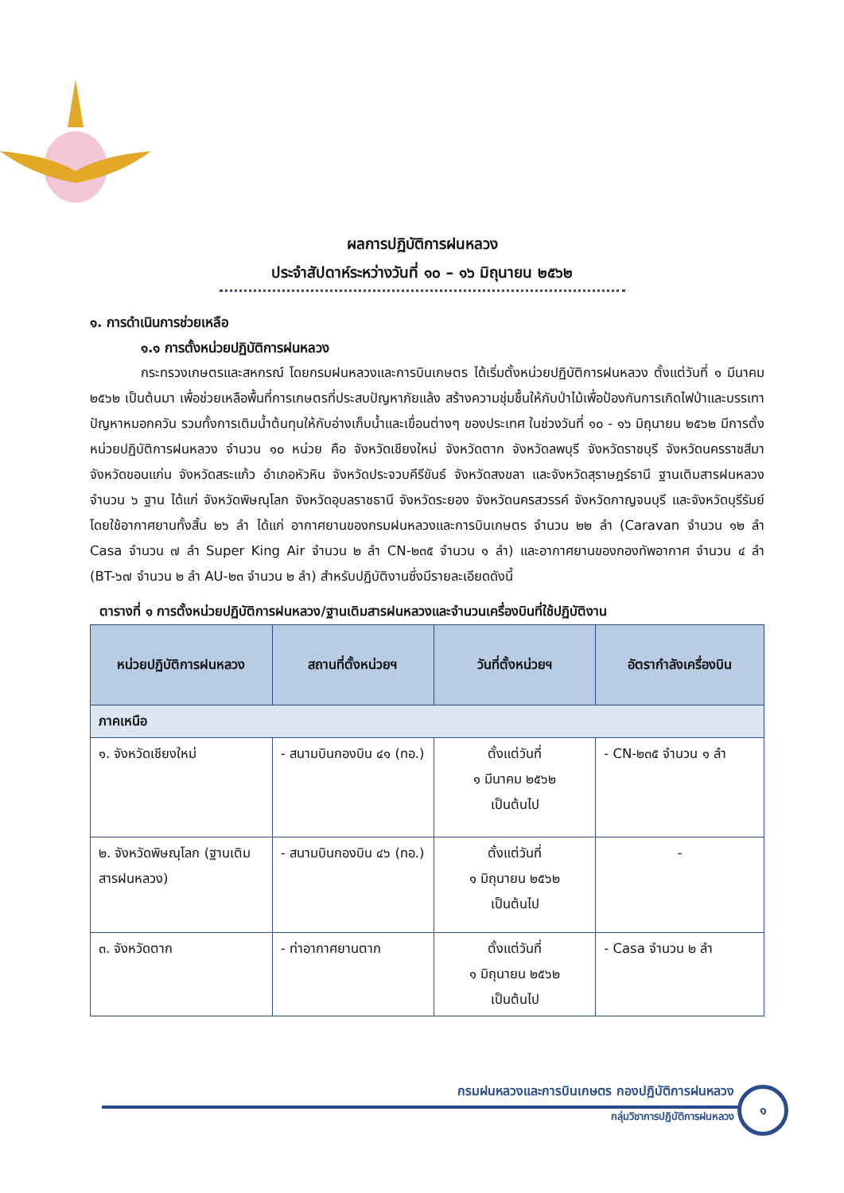ผลการปฏิบัติการฝนหลวง
ประจำสัปดาห์ระหว่างวันที่ ๑๐ – ๑๖ มิถุนายน ๒๕๖๒
๑. การดำเนินการช่วยเหลือ
๑.๑ การตั้งหน่วยปฏิบัติการฝนหลวง
กระทรวงเกษตรและสหกรณ์ โดยกรมฝนหลวงและการบินเกษตร ได้เริ่มตั้งหน่วยปฏิบัติการฝนหลวง ตั้งแต่วันที่ ๑ มีนาคม ๒๕๖๒ เป็นต้นมา เพื่อช่วยเหลือพื้นที่การเกษตรที่ประสบปัญหาภัยแล้ง สร้างความชุ่มชื้นให้กับป่าไม้เพื่อป้องกันการเกิดไฟป่าและบรรเทาปัญหาหมอกควัน รวมทั้งการเติมน้ำต้นทุนให้กับอ่างเก็บน้ำและเขื่อนต่างๆ ของประเทศ ในช่วงวันที่ ๑๐ - ๑๖ มิถุนายน ๒๕๖๒ มีการตั้งหน่วยปฏิบัติการฝนหลวง จำนวน ๑๐ หน่วย คือ จังหวัดเชียงใหม่ จังหวัดตาก จังหวัดลพบุรี จังหวัดราชบุรี จังหวัดนครราชสีมา จังหวัดขอนแก่น จังหวัดสระแก้ว อำเภอหัวหิน จังหวัดประจวบคีรีขันธ์ จังหวัดสงขลา และจังหวัดสุราษฎร์ธานี ฐานเติมสารฝนหลวง จำนวน ๖ ฐาน ได้แก่ จังหวัดพิษณุโลก จังหวัดอุบลราชธานี จังหวัดระยอง จังหวัดนครสวรรค์ จังหวัดกาญจนบุรี และจังหวัดบุรีรัมย์ โดยใช้อากาศยานทั้งสิ้น ๒๖ ลำ ได้แก่ อากาศยานของกรมฝนหลวงและการบินเกษตร จำนวน ๒๒ ลำ (Caravan จำนวน ๑๒ ลำ Casa จำนวน ๗ ลำ Super King Air จำนวน ๒ ลำ CN-๒๓๕ จำนวน ๑ ลำ) และอากาศยานของกองทัพอากาศ จำนวน ๔ ลำ (BT-๖๗ จำนวน ๒ ลำ AU-๒๓ จำนวน ๒ ลำ) สำหรับปฏิบัติงานซึ่งมีรายละเอียดดังนี้
ตารางที่ ๑ การตั้งหน่วยปฏิบัติการฝนหลวง/ฐานเติมสารฝนหลวงและจำนวนเครื่องบินที่ใช้ปฏิบัติงาน
| หน่วยปฏิบัติการฝนหลวง | สถานที่ตั้งหน่วยฯ | วันที่ตั้งหน่วยฯ | อัตรากำลังเครื่องบิน |
| --- | --- | --- | --- |
| ภาคเหนือ | | | |
| ๑. จังหวัดเชียงใหม่ | - สนามบินกองบิน ๔๑ (ทอ.) | ตั้งแต่วันที่ ๑ มีนาคม ๒๕๖๒ เป็นต้นไป | - CN-๒๓๕ จำนวน ๑ ลำ |
| ๒. จังหวัดพิษณุโลก (ฐานเติมสารฝนหลวง) | - สนามบินกองบิน ๔๖ (ทอ.) | ตั้งแต่วันที่ ๑ มิถุนายน ๒๕๖๒ เป็นต้นไป | - |
| ๓. จังหวัดตาก | - ท่าอากาศยานตาก | ตั้งแต่วันที่ ๑ มิถุนายน ๒๕๖๒ เป็นต้นไป | - Casa จำนวน ๒ ลำ |
กรมฝนหลวงและการบินเกษตร กองปฏิบัติการฝนหลวง
กลุ่มวิชาการปฏิบัติการฝนหลวง
๑